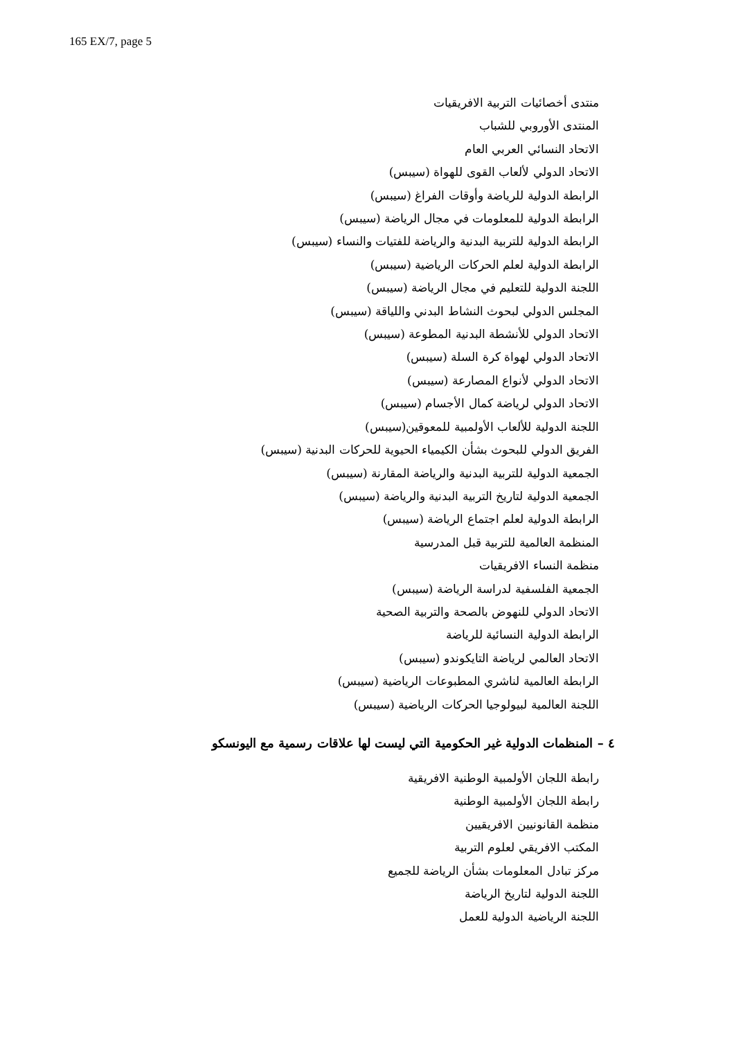165 EX/7, page 5
منتدى أخصائيات التربية الافريقيات
المنتدى الأوروبي للشباب
الاتحاد النسائي العربي العام
الاتحاد الدولي لألعاب القوى للهواة (سيبس)
الرابطة الدولية للرياضة وأوقات الفراغ (سيبس)
الرابطة الدولية للمعلومات في مجال الرياضة (سيبس)
الرابطة الدولية للتربية البدنية والرياضة للفتيات والنساء (سيبس)
الرابطة الدولية لعلم الحركات الرياضية (سيبس)
اللجنة الدولية للتعليم في مجال الرياضة (سيبس)
المجلس الدولي لبحوث النشاط البدني واللياقة (سيبس)
الاتحاد الدولي للأنشطة البدنية المطوعة (سيبس)
الاتحاد الدولي لهواة كرة السلة (سيبس)
الاتحاد الدولي لأنواع المصارعة (سيبس)
الاتحاد الدولي لرياضة كمال الأجسام (سيبس)
اللجنة الدولية للألعاب الأولمبية للمعوقين(سيبس)
الفريق الدولي للبحوث بشأن الكيمياء الحيوية للحركات البدنية (سيبس)
الجمعية الدولية للتربية البدنية والرياضة المقارنة (سيبس)
الجمعية الدولية لتاريخ التربية البدنية والرياضة (سيبس)
الرابطة الدولية لعلم اجتماع الرياضة (سيبس)
المنظمة العالمية للتربية قبل المدرسية
منظمة النساء الافريقيات
الجمعية الفلسفية لدراسة الرياضة (سيبس)
الاتحاد الدولي للنهوض بالصحة والتربية الصحية
الرابطة الدولية النسائية للرياضة
الاتحاد العالمي لرياضة التايكوندو (سيبس)
الرابطة العالمية لناشري المطبوعات الرياضية (سيبس)
اللجنة العالمية لبيولوجيا الحركات الرياضية (سيبس)
٤ – المنظمات الدولية غير الحكومية التي ليست لها علاقات رسمية مع اليونسكو
رابطة اللجان الأولمبية الوطنية الافريقية
رابطة اللجان الأولمبية الوطنية
منظمة القانونيين الافريقيين
المكتب الافريقي لعلوم التربية
مركز تبادل المعلومات بشأن الرياضة للجميع
اللجنة الدولية لتاريخ الرياضة
اللجنة الرياضية الدولية للعمل